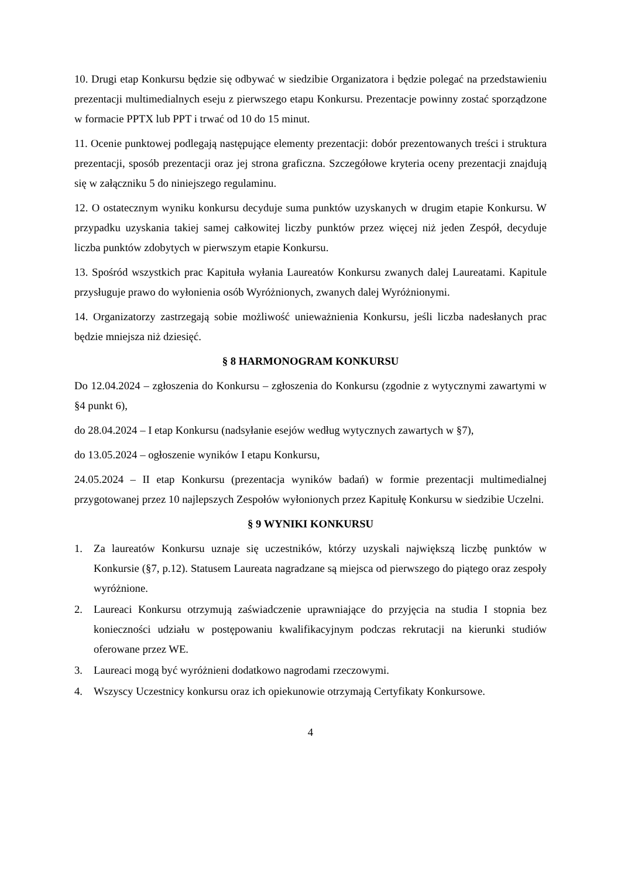10. Drugi etap Konkursu będzie się odbywać w siedzibie Organizatora i będzie polegać na przedstawieniu prezentacji multimedialnych eseju z pierwszego etapu Konkursu. Prezentacje powinny zostać sporządzone w formacie PPTX lub PPT i trwać od 10 do 15 minut.
11. Ocenie punktowej podlegają następujące elementy prezentacji: dobór prezentowanych treści i struktura prezentacji, sposób prezentacji oraz jej strona graficzna. Szczegółowe kryteria oceny prezentacji znajdują się w załączniku 5 do niniejszego regulaminu.
12. O ostatecznym wyniku konkursu decyduje suma punktów uzyskanych w drugim etapie Konkursu. W przypadku uzyskania takiej samej całkowitej liczby punktów przez więcej niż jeden Zespół, decyduje liczba punktów zdobytych w pierwszym etapie Konkursu.
13. Spośród wszystkich prac Kapituła wyłania Laureatów Konkursu zwanych dalej Laureatami. Kapitule przysługuje prawo do wyłonienia osób Wyróżnionych, zwanych dalej Wyróżnionymi.
14. Organizatorzy zastrzegają sobie możliwość unieważnienia Konkursu, jeśli liczba nadesłanych prac będzie mniejsza niż dziesięć.
§ 8 HARMONOGRAM KONKURSU
Do 12.04.2024 – zgłoszenia do Konkursu – zgłoszenia do Konkursu (zgodnie z wytycznymi zawartymi w §4 punkt 6),
do 28.04.2024 – I etap Konkursu (nadsyłanie esejów według wytycznych zawartych w §7),
do 13.05.2024 – ogłoszenie wyników I etapu Konkursu,
24.05.2024 – II etap Konkursu (prezentacja wyników badań) w formie prezentacji multimedialnej przygotowanej przez 10 najlepszych Zespołów wyłonionych przez Kapitułę Konkursu w siedzibie Uczelni.
§ 9 WYNIKI KONKURSU
1. Za laureatów Konkursu uznaje się uczestników, którzy uzyskali największą liczbę punktów w Konkursie (§7, p.12). Statusem Laureata nagradzane są miejsca od pierwszego do piątego oraz zespoły wyróżnione.
2. Laureaci Konkursu otrzymują zaświadczenie uprawniające do przyjęcia na studia I stopnia bez konieczności udziału w postępowaniu kwalifikacyjnym podczas rekrutacji na kierunki studiów oferowane przez WE.
3. Laureaci mogą być wyróżnieni dodatkowo nagrodami rzeczowymi.
4. Wszyscy Uczestnicy konkursu oraz ich opiekunowie otrzymają Certyfikaty Konkursowe.
4